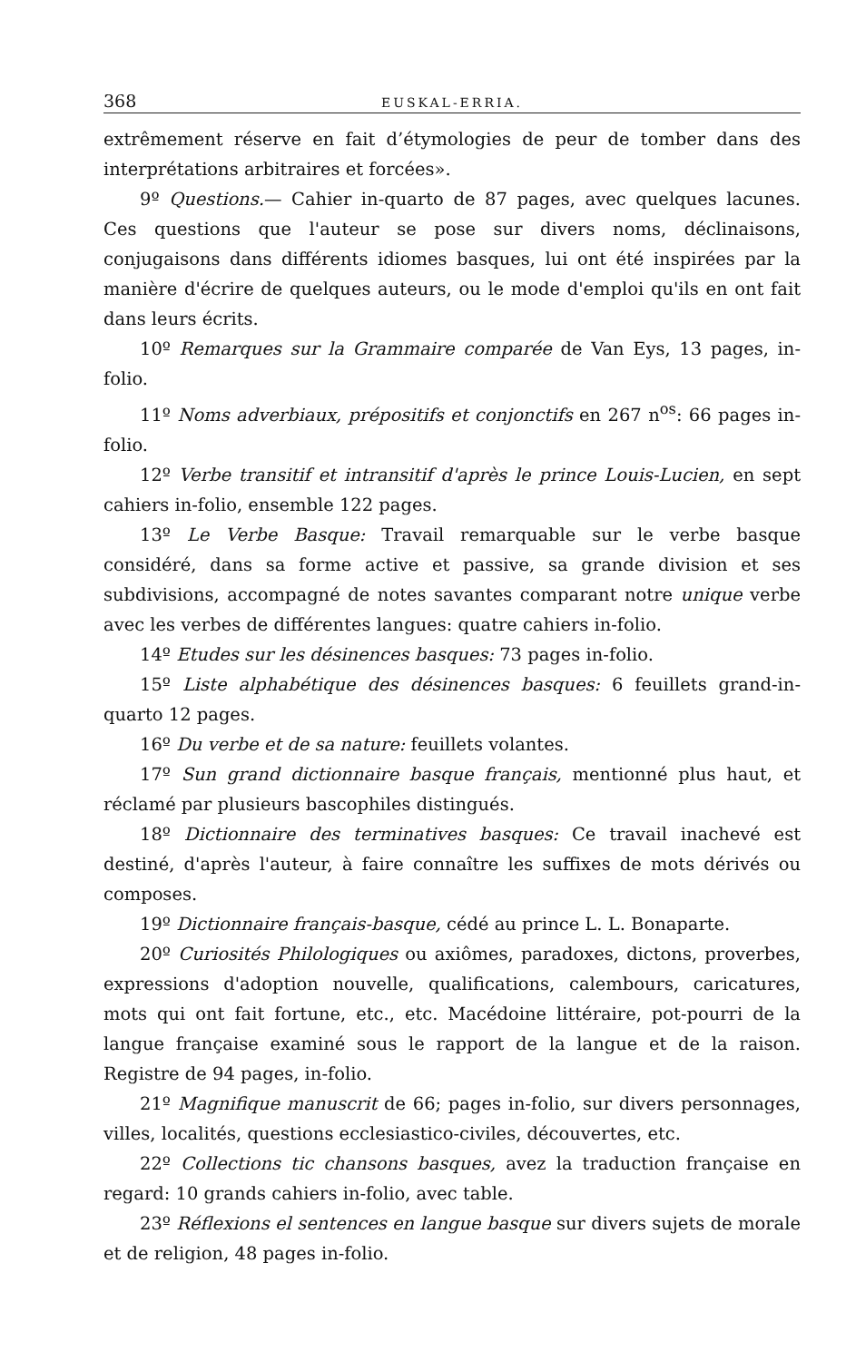368 EUSKAL-ERRIA.
extrêmement réserve en fait d’étymologies de peur de tomber dans des interprétations arbitraires et forcées».
9º Questions.— Cahier in-quarto de 87 pages, avec quelques lacunes. Ces questions que l'auteur se pose sur divers noms, déclinaisons, conjugaisons dans différents idiomes basques, lui ont été inspirées par la manière d'écrire de quelques auteurs, ou le mode d'emploi qu'ils en ont fait dans leurs écrits.
10º Remarques sur la Grammaire comparée de Van Eys, 13 pages, in-folio.
11º Noms adverbiaux, prépositifs et conjonctifs en 267 n<sup>os</sup>: 66 pages in-folio.
12º Verbe transitif et intransitif d'après le prince Louis-Lucien, en sept cahiers in-folio, ensemble 122 pages.
13º Le Verbe Basque: Travail remarquable sur le verbe basque considéré, dans sa forme active et passive, sa grande division et ses subdivisions, accompagné de notes savantes comparant notre unique verbe avec les verbes de différentes langues: quatre cahiers in-folio.
14º Etudes sur les désinences basques: 73 pages in-folio.
15º Liste alphabétique des désinences basques: 6 feuillets grand-in-quarto 12 pages.
16º Du verbe et de sa nature: feuillets volantes.
17º Sun grand dictionnaire basque français, mentionné plus haut, et réclamé par plusieurs bascophiles distingués.
18º Dictionnaire des terminatives basques: Ce travail inachevé est destiné, d'après l'auteur, à faire connaître les suffixes de mots dérivés ou composes.
19º Dictionnaire français-basque, cédé au prince L. L. Bonaparte.
20º Curiosités Philologiques ou axiômes, paradoxes, dictons, proverbes, expressions d'adoption nouvelle, qualifications, calembours, caricatures, mots qui ont fait fortune, etc., etc. Macédoine littéraire, pot-pourri de la langue française examiné sous le rapport de la langue et de la raison. Registre de 94 pages, in-folio.
21º Magnifique manuscrit de 66; pages in-folio, sur divers personnages, villes, localités, questions ecclesiastico-civiles, découvertes, etc.
22º Collections tic chansons basques, avez la traduction française en regard: 10 grands cahiers in-folio, avec table.
23º Réflexions el sentences en langue basque sur divers sujets de morale et de religion, 48 pages in-folio.